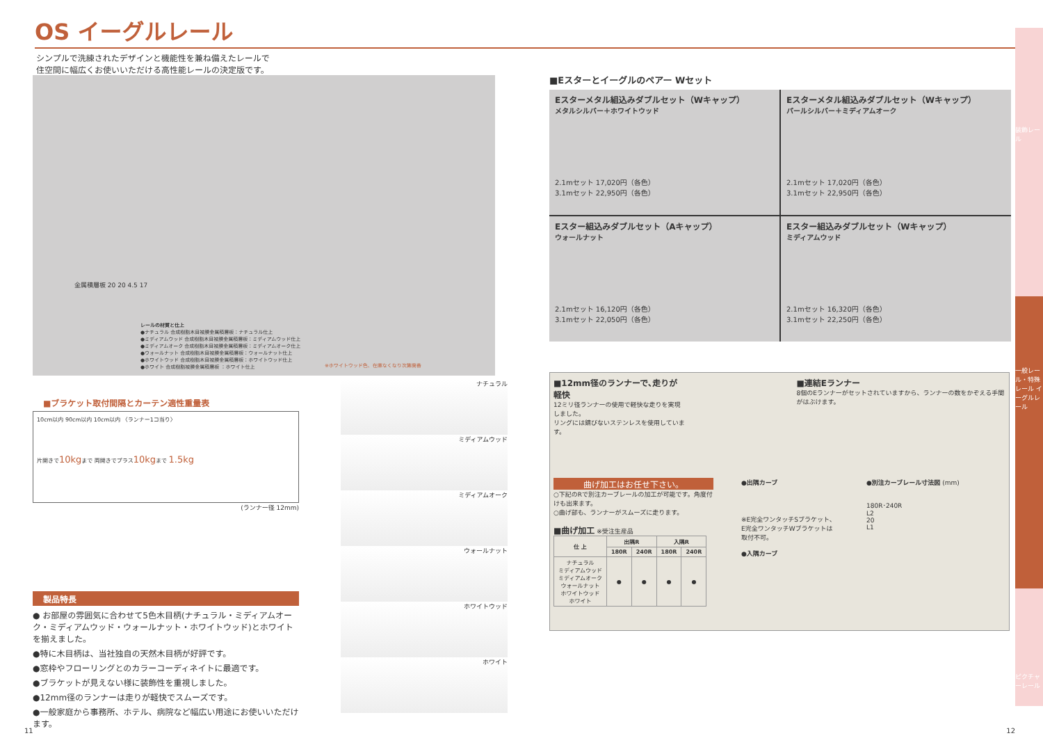OS イーグルレール
シンプルで洗練されたデザインと機能性を兼ね備えたレールで
住空間に幅広くお使いいただける高性能レールの決定版です。
金属積層板 20 20 4.5 17
レールの材質と仕上
●ナチュラル 合成樹脂木目被膜金属積層板：ナチュラル仕上
●ミディアムウッド 合成樹脂木目被膜金属積層板：ミディアムウッド仕上
●ミディアムオーク 合成樹脂木目被膜金属積層板：ミディアムオーク仕上
●ウォールナット 合成樹脂木目被膜金属積層板：ウォールナット仕上
●ホワイトウッド 合成樹脂木目被膜金属積層板：ホワイトウッド仕上
●ホワイト 合成樹脂被膜金属積層板 ：ホワイト仕上
※ホワイトウッド色、在庫なくなり次第廃番
■ブラケット取付間隔とカーテン適性重量表
10cm以内 90cm以内 10cm以内 〈ランナー1コ当り〉
片開きで10kgまで 両開きでプラス10kgまで 1.5kg
(ランナー径 12mm)
ナチュラル
ミディアムウッド
ミディアムオーク
ウォールナット
ホワイトウッド
ホワイト
製品特長
● お部屋の雰囲気に合わせて5色木目柄(ナチュラル・ミディアムオーク・ミディアムウッド・ウォールナット・ホワイトウッド)とホワイトを揃えました。
●特に木目柄は、当社独自の天然木目柄が好評です。
●窓枠やフローリングとのカラーコーディネイトに最適です。
●ブラケットが見えない様に装飾性を重視しました。
●12mm径のランナーは走りが軽快でスムーズです。
●一般家庭から事務所、ホテル、病院など幅広い用途にお使いいただけます。
■Eスターとイーグルのペアー Wセット
Eスターメタル組込みダブルセット（Wキャップ）
メタルシルバー＋ホワイトウッド
2.1mセット 17,020円（各色）
3.1mセット 22,950円（各色）
Eスターメタル組込みダブルセット（Wキャップ）
パールシルバー＋ミディアムオーク
2.1mセット 17,020円（各色）
3.1mセット 22,950円（各色）
Eスター組込みダブルセット（Aキャップ）
ウォールナット
2.1mセット 16,120円（各色）
3.1mセット 22,050円（各色）
Eスター組込みダブルセット（Wキャップ）
ミディアムウッド
2.1mセット 16,320円（各色）
3.1mセット 22,250円（各色）
■12mm径のランナーで､走りが軽快
12ミリ径ランナーの使用で軽快な走りを実現しました。
リングには錆びないステンレスを使用しています。
■連結Eランナー
8個のEランナーがセットされていますから、ランナーの数をかぞえる手間がはぶけます。
曲げ加工はお任せ下さい。
○下記のRで別注カーブレールの加工が可能です。角度付けも出来ます。
○曲げ部も、ランナーがスムーズに走ります。
■曲げ加工 ※受注生産品
| 仕 上 | 出隅R | | 入隅R | |
| --- | --- | --- | --- | --- |
| | 180R | 240R | 180R | 240R |
| ナチュラル ミディアムウッド ミディアムオーク ウォールナット ホワイトウッド ホワイト | ● | ● | ● | ● |
●出隅カーブ
※E完全ワンタッチSブラケット、E完全ワンタッチWブラケットは取付不可。
●入隅カーブ
●別注カーブレール寸法図 (mm)
180R･240R
L2
20
L1
装飾レール
一般レール・特殊レール イーグルレール
ピクチャーレール
11 12